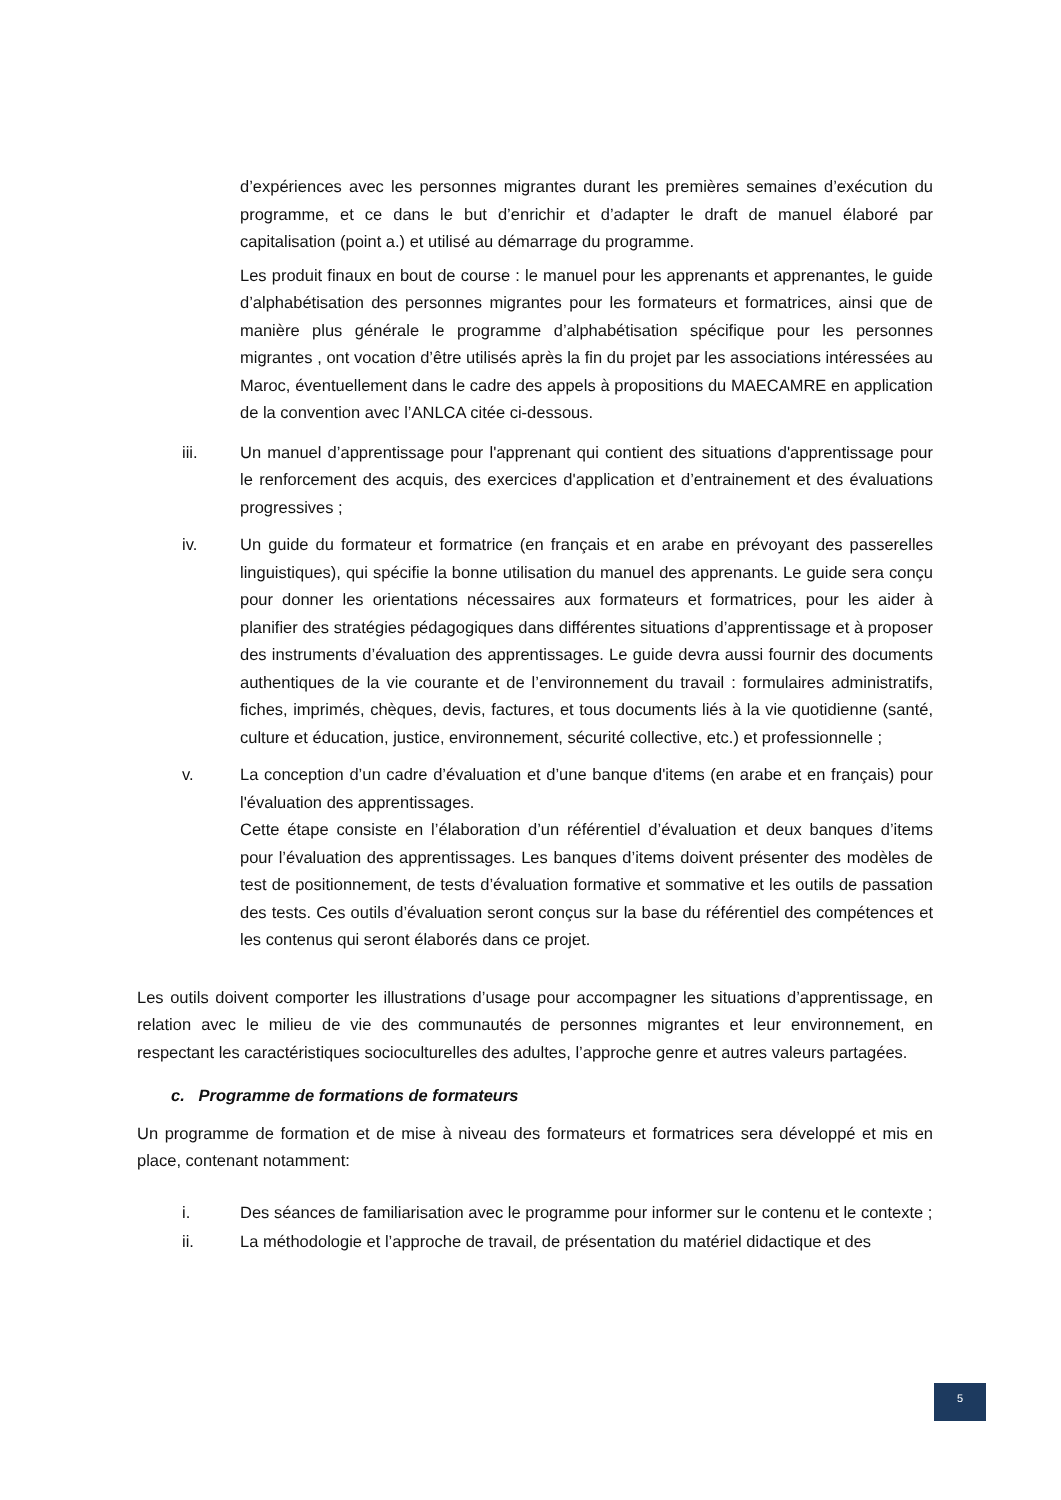d’expériences avec les personnes migrantes durant les premières semaines d’exécution du programme, et ce dans le but d’enrichir et d’adapter le draft de manuel élaboré par capitalisation (point a.) et utilisé au démarrage du programme.
Les produit finaux en bout de course : le manuel pour les apprenants et apprenantes, le guide d’alphabétisation des personnes migrantes pour les formateurs et formatrices, ainsi que de manière plus générale le programme d’alphabétisation spécifique pour les personnes migrantes , ont vocation d’être utilisés après la fin du projet par les associations intéressées au Maroc, éventuellement dans le cadre des appels à propositions du MAECAMRE en application de la convention avec l’ANLCA citée ci-dessous.
iii. Un manuel d’apprentissage pour l'apprenant qui contient des situations d'apprentissage pour le renforcement des acquis, des exercices d'application et d’entrainement et des évaluations progressives ;
iv. Un guide du formateur et formatrice (en français et en arabe en prévoyant des passerelles linguistiques), qui spécifie la bonne utilisation du manuel des apprenants. Le guide sera conçu pour donner les orientations nécessaires aux formateurs et formatrices, pour les aider à planifier des stratégies pédagogiques dans différentes situations d’apprentissage et à proposer des instruments d’évaluation des apprentissages. Le guide devra aussi fournir des documents authentiques de la vie courante et de l’environnement du travail : formulaires administratifs, fiches, imprimés, chèques, devis, factures, et tous documents liés à la vie quotidienne (santé, culture et éducation, justice, environnement, sécurité collective, etc.) et professionnelle ;
v. La conception d’un cadre d’évaluation et d’une banque d'items (en arabe et en français) pour l'évaluation des apprentissages.
Cette étape consiste en l’élaboration d’un référentiel d’évaluation et deux banques d’items pour l’évaluation des apprentissages. Les banques d’items doivent présenter des modèles de test de positionnement, de tests d’évaluation formative et sommative et les outils de passation des tests. Ces outils d’évaluation seront conçus sur la base du référentiel des compétences et les contenus qui seront élaborés dans ce projet.
Les outils doivent comporter les illustrations d’usage pour accompagner les situations d’apprentissage, en relation avec le milieu de vie des communautés de personnes migrantes et leur environnement, en respectant les caractéristiques socioculturelles des adultes, l’approche genre et autres valeurs partagées.
c. Programme de formations de formateurs
Un programme de formation et de mise à niveau des formateurs et formatrices sera développé et mis en place, contenant notamment:
i. Des séances de familiarisation avec le programme pour informer sur le contenu et le contexte ;
ii. La méthodologie et l’approche de travail, de présentation du matériel didactique et des
5